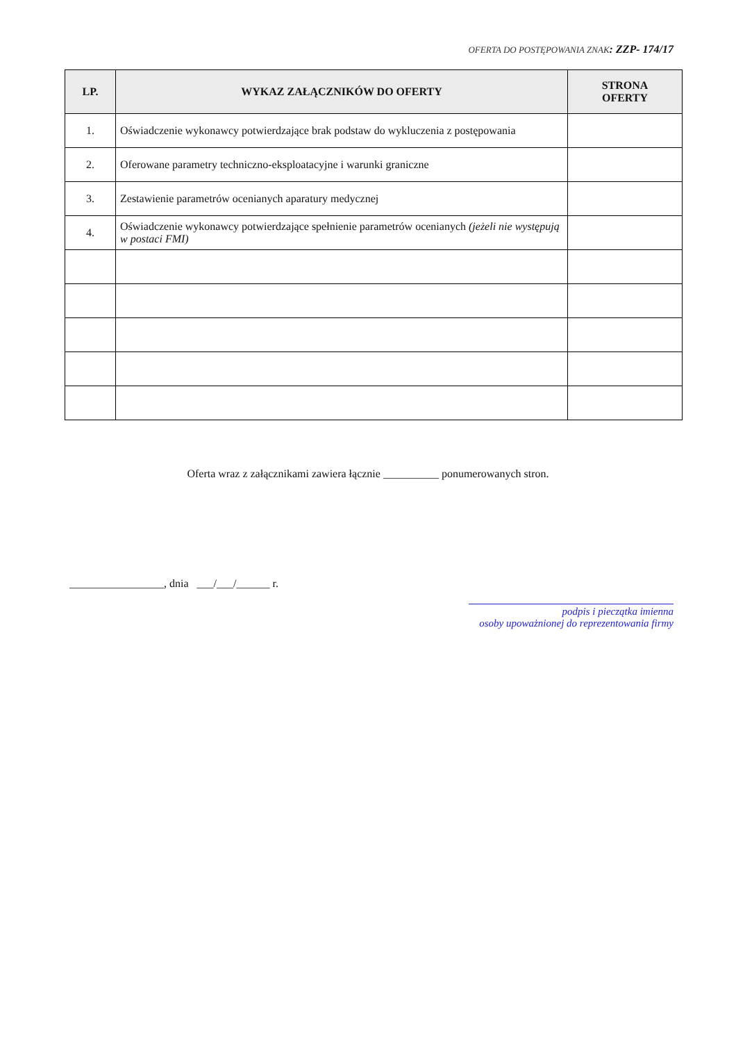OFERTA DO POSTĘPOWANIA ZNAK: ZZP- 174/17
| LP. | WYKAZ ZAŁĄCZNIKÓW DO OFERTY | STRONA OFERTY |
| --- | --- | --- |
| 1. | Oświadczenie wykonawcy potwierdzające brak podstaw do wykluczenia z postępowania | |
| 2. | Oferowane parametry techniczno-eksploatacyjne i warunki graniczne | |
| 3. | Zestawienie parametrów ocenianych aparatury medycznej | |
| 4. | Oświadczenie wykonawcy potwierdzające spełnienie parametrów ocenianych (jeżeli nie występują w postaci FMI) | |
Oferta wraz z załącznikami zawiera łącznie __________ ponumerowanych stron.
_________________, dnia ___/___/______ r.
podpis i pieczątka imienna
osoby upoważnionej do reprezentowania firmy